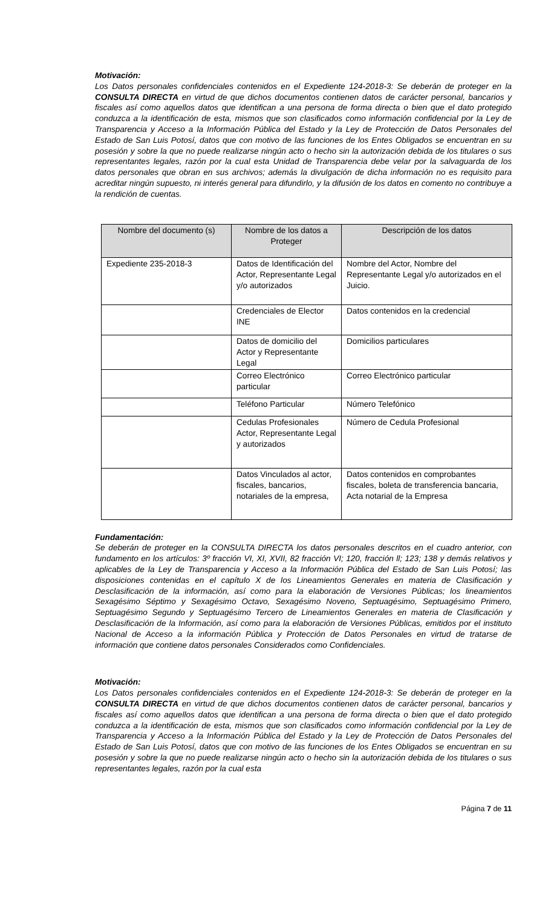Motivación:
Los Datos personales confidenciales contenidos en el Expediente 124-2018-3: Se deberán de proteger en la CONSULTA DIRECTA en virtud de que dichos documentos contienen datos de carácter personal, bancarios y fiscales así como aquellos datos que identifican a una persona de forma directa o bien que el dato protegido conduzca a la identificación de esta, mismos que son clasificados como información confidencial por la Ley de Transparencia y Acceso a la Información Pública del Estado y la Ley de Protección de Datos Personales del Estado de San Luis Potosí, datos que con motivo de las funciones de los Entes Obligados se encuentran en su posesión y sobre la que no puede realizarse ningún acto o hecho sin la autorización debida de los titulares o sus representantes legales, razón por la cual esta Unidad de Transparencia debe velar por la salvaguarda de los datos personales que obran en sus archivos; además la divulgación de dicha información no es requisito para acreditar ningún supuesto, ni interés general para difundirlo, y la difusión de los datos en comento no contribuye a la rendición de cuentas.
| Nombre del documento (s) | Nombre de los datos a Proteger | Descripción de los datos |
| --- | --- | --- |
| Expediente 235-2018-3 | Datos de Identificación del Actor, Representante Legal y/o autorizados | Nombre del Actor, Nombre del Representante Legal y/o autorizados en el Juicio. |
| | Credenciales de Elector INE | Datos contenidos en la credencial |
| | Datos de domicilio del Actor y Representante Legal | Domicilios particulares |
| | Correo Electrónico particular | Correo Electrónico particular |
| | Teléfono Particular | Número Telefónico |
| | Cedulas Profesionales Actor, Representante Legal y autorizados | Número de Cedula Profesional |
| | Datos Vinculados al actor, fiscales, bancarios, notariales de la empresa, | Datos contenidos en comprobantes fiscales, boleta de transferencia bancaria, Acta notarial de la Empresa |
Fundamentación:
Se deberán de proteger en la CONSULTA DIRECTA los datos personales descritos en el cuadro anterior, con fundamento en los artículos: 3º fracción VI, XI, XVII, 82 fracción VI; 120, fracción ll; 123; 138 y demás relativos y aplicables de la Ley de Transparencia y Acceso a la Información Pública del Estado de San Luis Potosí; las disposiciones contenidas en el capítulo X de los Lineamientos Generales en materia de Clasificación y Desclasificación de la información, así como para la elaboración de Versiones Públicas; los lineamientos Sexagésimo Séptimo y Sexagésimo Octavo, Sexagésimo Noveno, Septuagésimo, Septuagésimo Primero, Septuagésimo Segundo y Septuagésimo Tercero de Lineamientos Generales en materia de Clasificación y Desclasificación de la Información, así como para la elaboración de Versiones Públicas, emitidos por el instituto Nacional de Acceso a la información Pública y Protección de Datos Personales en virtud de tratarse de información que contiene datos personales Considerados como Confidenciales.
Motivación:
Los Datos personales confidenciales contenidos en el Expediente 124-2018-3: Se deberán de proteger en la CONSULTA DIRECTA en virtud de que dichos documentos contienen datos de carácter personal, bancarios y fiscales así como aquellos datos que identifican a una persona de forma directa o bien que el dato protegido conduzca a la identificación de esta, mismos que son clasificados como información confidencial por la Ley de Transparencia y Acceso a la Información Pública del Estado y la Ley de Protección de Datos Personales del Estado de San Luis Potosí, datos que con motivo de las funciones de los Entes Obligados se encuentran en su posesión y sobre la que no puede realizarse ningún acto o hecho sin la autorización debida de los titulares o sus representantes legales, razón por la cual esta
Página 7 de 11